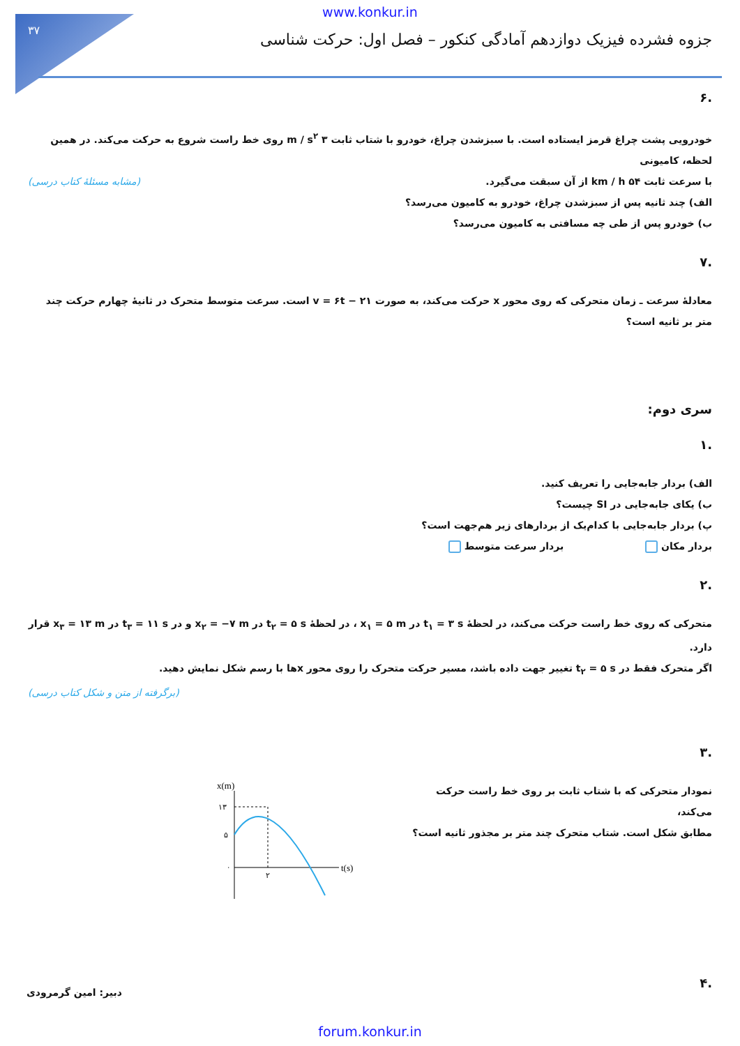۳۷
www.konkur.in
جزوه فشرده فیزیک دوازدهم آمادگی کنکور – فصل اول: حرکت شناسی
.۶
خودرویی پشت چراغ قرمز ایستاده است. با سبزشدن چراغ، خودرو با شتاب ثابت ۳ m / s<sup>۲</sup> روی خط راست شروع به حرکت می‌کند. در همین لحظه، کامیونی
با سرعت ثابت ۵۴ km / h از آن سبقت می‌گیرد. (مشابه مسئلهٔ کتاب درسی)
الف) چند ثانیه پس از سبزشدن چراغ، خودرو به کامیون می‌رسد؟
ب) خودرو پس از طی چه مسافتی به کامیون می‌رسد؟
.۷
معادلهٔ سرعت ـ زمان متحرکی که روی محور x حرکت می‌کند، به صورت v = ۶t − ۲۱ است. سرعت متوسط متحرک در ثانیهٔ چهارم حرکت چند متر بر ثانیه است؟
سری دوم:
.۱
الف) بردار جابه‌جایی را تعریف کنید.
ب) یکای جابه‌جایی در SI چیست؟
پ) بردار جابه‌جایی با کدام‌یک از بردارهای زیر هم‌جهت است؟
بردار مکان بردار سرعت متوسط
.۲
متحرکی که روی خط راست حرکت می‌کند، در لحظهٔ t<sub>۱</sub> = ۳ s در x<sub>۱</sub> = ۵ m ، در لحظهٔ t<sub>۲</sub> = ۵ s در x<sub>۲</sub> = −۷ m و در t<sub>۳</sub> = ۱۱ s در x<sub>۳</sub> = ۱۳ m قرار دارد.
اگر متحرک فقط در t<sub>۲</sub> = ۵ s تغییر جهت داده باشد، مسیر حرکت متحرک را روی محور xها با رسم شکل نمایش دهید. (برگرفته از متن و شکل کتاب درسی)
.۳
نمودار متحرکی که با شتاب ثابت بر روی خط راست حرکت می‌کند،
مطابق شکل است. شتاب متحرک چند متر بر مجذور ثانیه است؟
x(m)
t(s)
۱۳
۵
۰
۲
.۴
دبیر: امین گرمرودی
forum.konkur.in